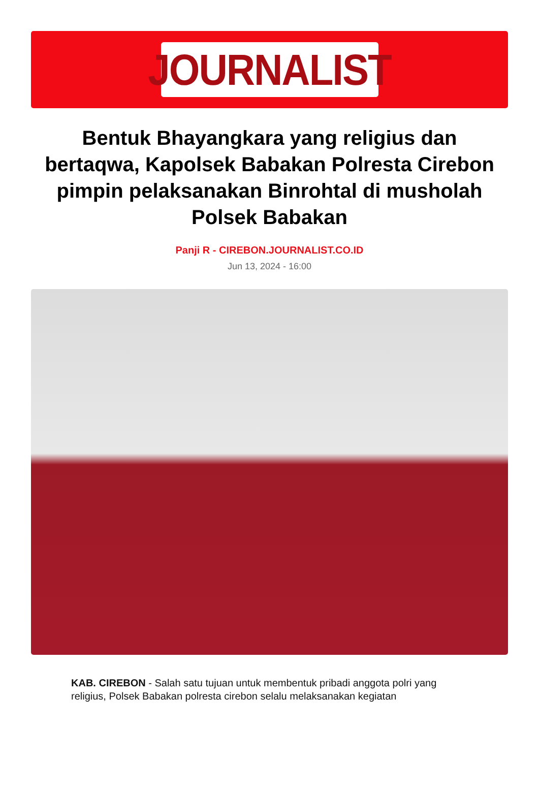JOURNALIST
Bentuk Bhayangkara yang religius dan bertaqwa, Kapolsek Babakan Polresta Cirebon pimpin pelaksanakan Binrohtal di musholah Polsek Babakan
Panji R - CIREBON.JOURNALIST.CO.ID
Jun 13, 2024 - 16:00
KAB. CIREBON - Salah satu tujuan untuk membentuk pribadi anggota polri yang religius, Polsek Babakan polresta cirebon selalu melaksanakan kegiatan